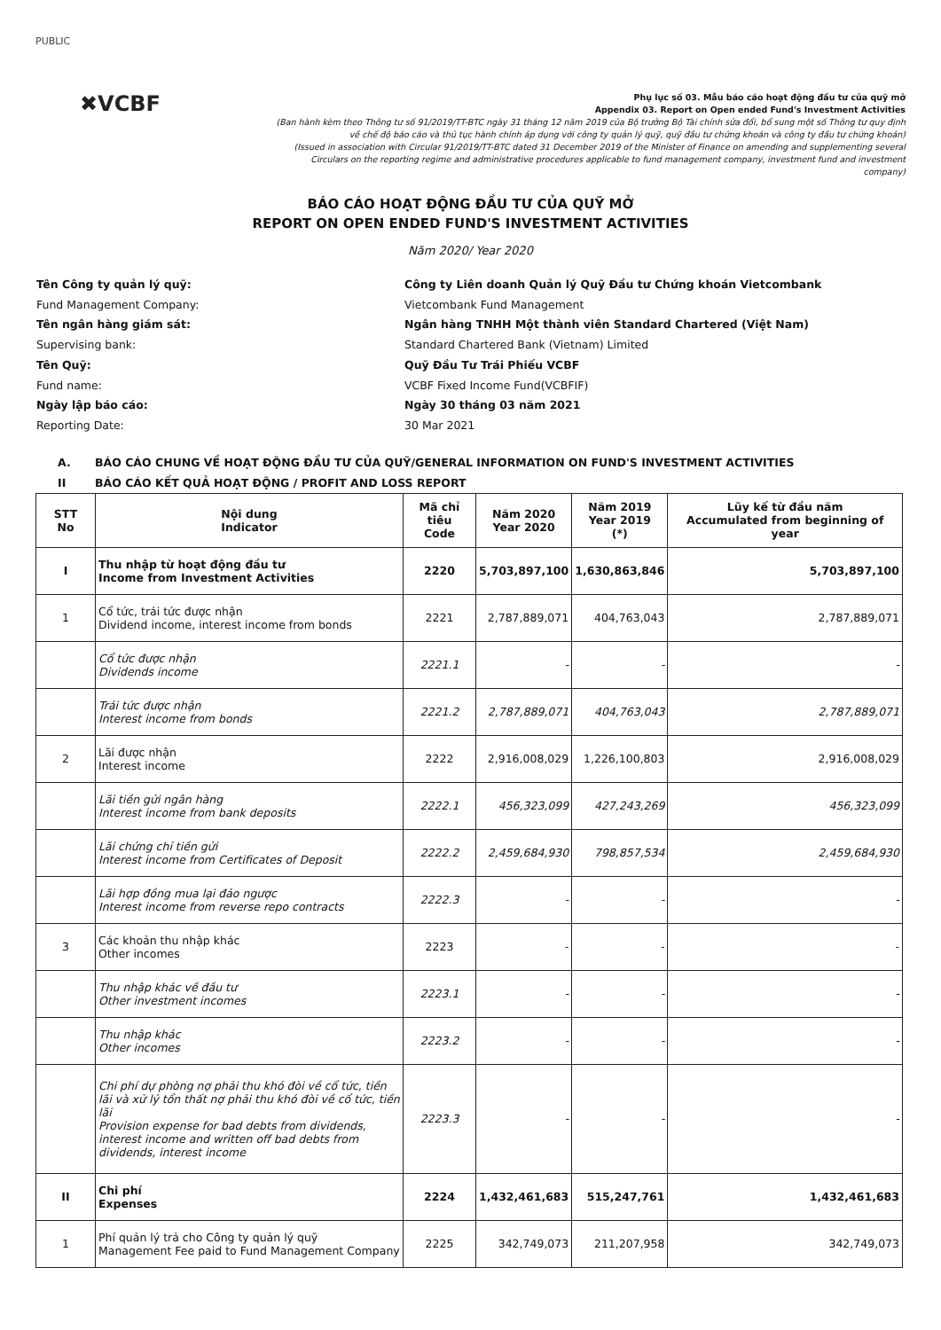PUBLIC
✖VCBF
Phụ lục số 03. Mẫu báo cáo hoạt động đầu tư của quỹ mở
Appendix 03. Report on Open ended Fund's Investment Activities
(Ban hành kèm theo Thông tư số 91/2019/TT-BTC ngày 31 tháng 12 năm 2019 của Bộ trưởng Bộ Tài chính sửa đổi, bổ sung một số Thông tư quy định về chế độ báo cáo và thủ tục hành chính áp dụng với công ty quản lý quỹ, quỹ đầu tư chứng khoán và công ty đầu tư chứng khoán)
(Issued in association with Circular 91/2019/TT-BTC dated 31 December 2019 of the Minister of Finance on amending and supplementing several Circulars on the reporting regime and administrative procedures applicable to fund management company, investment fund and investment company)
BÁO CÁO HOẠT ĐỘNG ĐẦU TƯ CỦA QUỸ MỞ
REPORT ON OPEN ENDED FUND'S INVESTMENT ACTIVITIES
Năm 2020/ Year 2020
Tên Công ty quản lý quỹ:
Công ty Liên doanh Quản lý Quỹ Đầu tư Chứng khoán Vietcombank
Fund Management Company:
Vietcombank Fund Management
Tên ngân hàng giám sát:
Ngân hàng TNHH Một thành viên Standard Chartered (Việt Nam)
Supervising bank:
Standard Chartered Bank (Vietnam) Limited
Tên Quỹ:
Quỹ Đầu Tư Trái Phiếu VCBF
Fund name:
VCBF Fixed Income Fund(VCBFIF)
Ngày lập báo cáo:
Ngày 30 tháng 03 năm 2021
Reporting Date:
30 Mar 2021
A. BÁO CÁO CHUNG VỀ HOẠT ĐỘNG ĐẦU TƯ CỦA QUỸ/GENERAL INFORMATION ON FUND'S INVESTMENT ACTIVITIES
II BÁO CÁO KẾT QUẢ HOẠT ĐỘNG / PROFIT AND LOSS REPORT
| STT No | Nội dung Indicator | Mã chỉ tiêu Code | Năm 2020 Year 2020 | Năm 2019 Year 2019 (*) | Lũy kế từ đầu năm Accumulated from beginning of year |
| --- | --- | --- | --- | --- | --- |
| I | Thu nhập từ hoạt động đầu tư Income from Investment Activities | 2220 | 5,703,897,100 | 1,630,863,846 | 5,703,897,100 |
| 1 | Cổ tức, trái tức được nhận Dividend income, interest income from bonds | 2221 | 2,787,889,071 | 404,763,043 | 2,787,889,071 |
| | Cổ tức được nhận Dividends income | 2221.1 | - | - | - |
| | Trái tức được nhận Interest income from bonds | 2221.2 | 2,787,889,071 | 404,763,043 | 2,787,889,071 |
| 2 | Lãi được nhận Interest income | 2222 | 2,916,008,029 | 1,226,100,803 | 2,916,008,029 |
| | Lãi tiền gửi ngân hàng Interest income from bank deposits | 2222.1 | 456,323,099 | 427,243,269 | 456,323,099 |
| | Lãi chứng chỉ tiền gửi Interest income from Certificates of Deposit | 2222.2 | 2,459,684,930 | 798,857,534 | 2,459,684,930 |
| | Lãi hợp đồng mua lại đảo ngược Interest income from reverse repo contracts | 2222.3 | - | - | - |
| 3 | Các khoản thu nhập khác Other incomes | 2223 | - | - | - |
| | Thu nhập khác về đầu tư Other investment incomes | 2223.1 | - | - | - |
| | Thu nhập khác Other incomes | 2223.2 | - | - | - |
| | Chi phí dự phòng nợ phải thu khó đòi về cổ tức, tiền lãi và xử lý tổn thất nợ phải thu khó đòi về cổ tức, tiền lãi Provision expense for bad debts from dividends, interest income and written off bad debts from dividends, interest income | 2223.3 | - | - | - |
| II | Chi phí Expenses | 2224 | 1,432,461,683 | 515,247,761 | 1,432,461,683 |
| 1 | Phí quản lý trả cho Công ty quản lý quỹ Management Fee paid to Fund Management Company | 2225 | 342,749,073 | 211,207,958 | 342,749,073 |